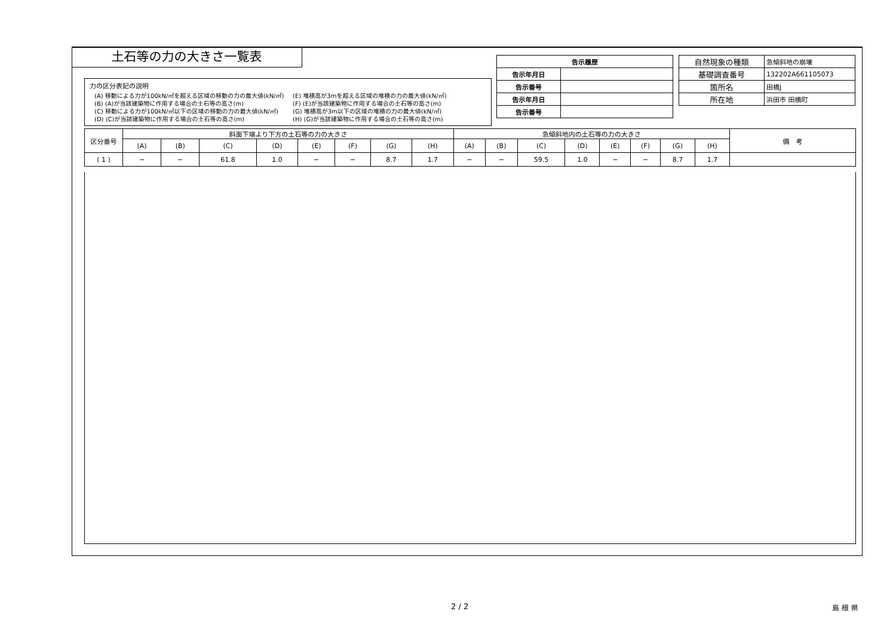土石等の力の大きさ一覧表
力の区分表記の説明
(A) 移動による力が100kN/㎡を超える区域の移動の力の最大値(kN/㎡)
(B) (A)が当該建築物に作用する場合の土石等の高さ(m)
(C) 移動による力が100kN/㎡以下の区域の移動の力の最大値(kN/㎡)
(D) (C)が当該建築物に作用する場合の土石等の高さ(m)
(E) 堆積高が3mを超える区域の堆積の力の最大値(kN/㎡)
(F) (E)が当該建築物に作用する場合の土石等の高さ(m)
(G) 堆積高が3m以下の区域の堆積の力の最大値(kN/㎡)
(H) (G)が当該建築物に作用する場合の土石等の高さ(m)
| 告示履歴 | |
| --- | --- |
| 告示年月日 | |
| 告示番号 | |
| 告示年月日 | |
| 告示番号 | |
| 自然現象の種類 | 急傾斜地の崩壊 |
| 基礎調査番号 | 132202A661105073 |
| 箇所名 | 田橋J |
| 所在地 | 浜田市 田橋町 |
| 区分番号 | 斜面下端より下方の土石等の力の大きさ | | | | | | | | 急傾斜地内の土石等の力の大きさ | | | | | | | | 備 考 |
| --- | --- | --- | --- | --- | --- | --- | --- | --- | --- | --- | --- | --- | --- | --- | --- | --- | --- |
| | (A) | (B) | (C) | (D) | (E) | (F) | (G) | (H) | (A) | (B) | (C) | (D) | (E) | (F) | (G) | (H) | |
| ( 1 ) | − | − | 61.8 | 1.0 | − | − | 8.7 | 1.7 | − | − | 59.5 | 1.0 | − | − | 8.7 | 1.7 | |
2 / 2 島 根 県